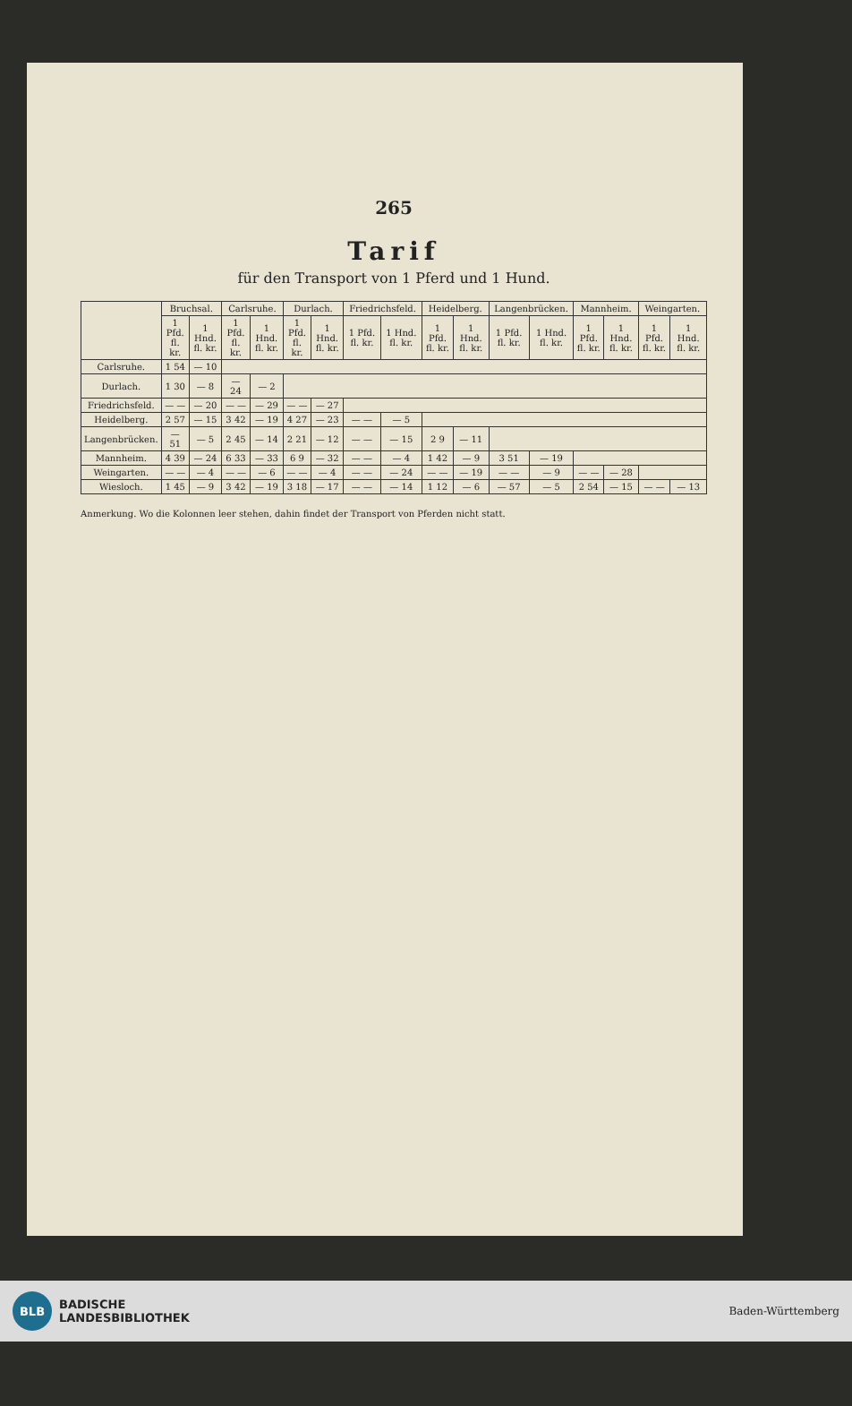265
Tarif
für den Transport von 1 Pferd und 1 Hund.
| | Bruchsal. | | Carlsruhe. | | Durlach. | | Friedrichsfeld. | | Heidelberg. | | Langenbrücken. | | Mannheim. | | Weingarten. | |
| --- | --- | --- | --- | --- | --- | --- | --- | --- | --- | --- | --- | --- | --- | --- | --- | --- |
| | 1 Pfd. fl. kr. | 1 Hnd. fl. kr. | 1 Pfd. fl. kr. | 1 Hnd. fl. kr. | 1 Pfd. fl. kr. | 1 Hnd. fl. kr. | 1 Pfd. fl. kr. | 1 Hnd. fl. kr. | 1 Pfd. fl. kr. | 1 Hnd. fl. kr. | 1 Pfd. fl. kr. | 1 Hnd. fl. kr. | 1 Pfd. fl. kr. | 1 Hnd. fl. kr. | 1 Pfd. fl. kr. | 1 Hnd. fl. kr. |
| Carlsruhe. | 1 54 | — 10 | | | | | | | | | | | | | | |
| Durlach. | 1 30 | — 8 | — 24 | — 2 | | | | | | | | | | | | |
| Friedrichsfeld. | — — | — 20 | — — | — 29 | — — | — 27 | | | | | | | | | | |
| Heidelberg. | 2 57 | — 15 | 3 42 | — 19 | 4 27 | — 23 | — — | — 5 | | | | | | | | |
| Langenbrücken. | — 51 | — 5 | 2 45 | — 14 | 2 21 | — 12 | — — | — 15 | 2 9 | — 11 | | | | | | |
| Mannheim. | 4 39 | — 24 | 6 33 | — 33 | 6 9 | — 32 | — — | — 4 | 1 42 | — 9 | 3 51 | — 19 | | | | |
| Weingarten. | — — | — 4 | — — | — 6 | — — | — 4 | — — | — 24 | — — | — 19 | — — | — 9 | — — | — 28 | | |
| Wiesloch. | 1 45 | — 9 | 3 42 | — 19 | 3 18 | — 17 | — — | — 14 | 1 12 | — 6 | — 57 | — 5 | 2 54 | — 15 | — — | — 13 |
Anmerkung. Wo die Kolonnen leer stehen, dahin findet der Transport von Pferden nicht statt.
BLB
BADISCHE
LANDESBIBLIOTHEK
Baden-Württemberg